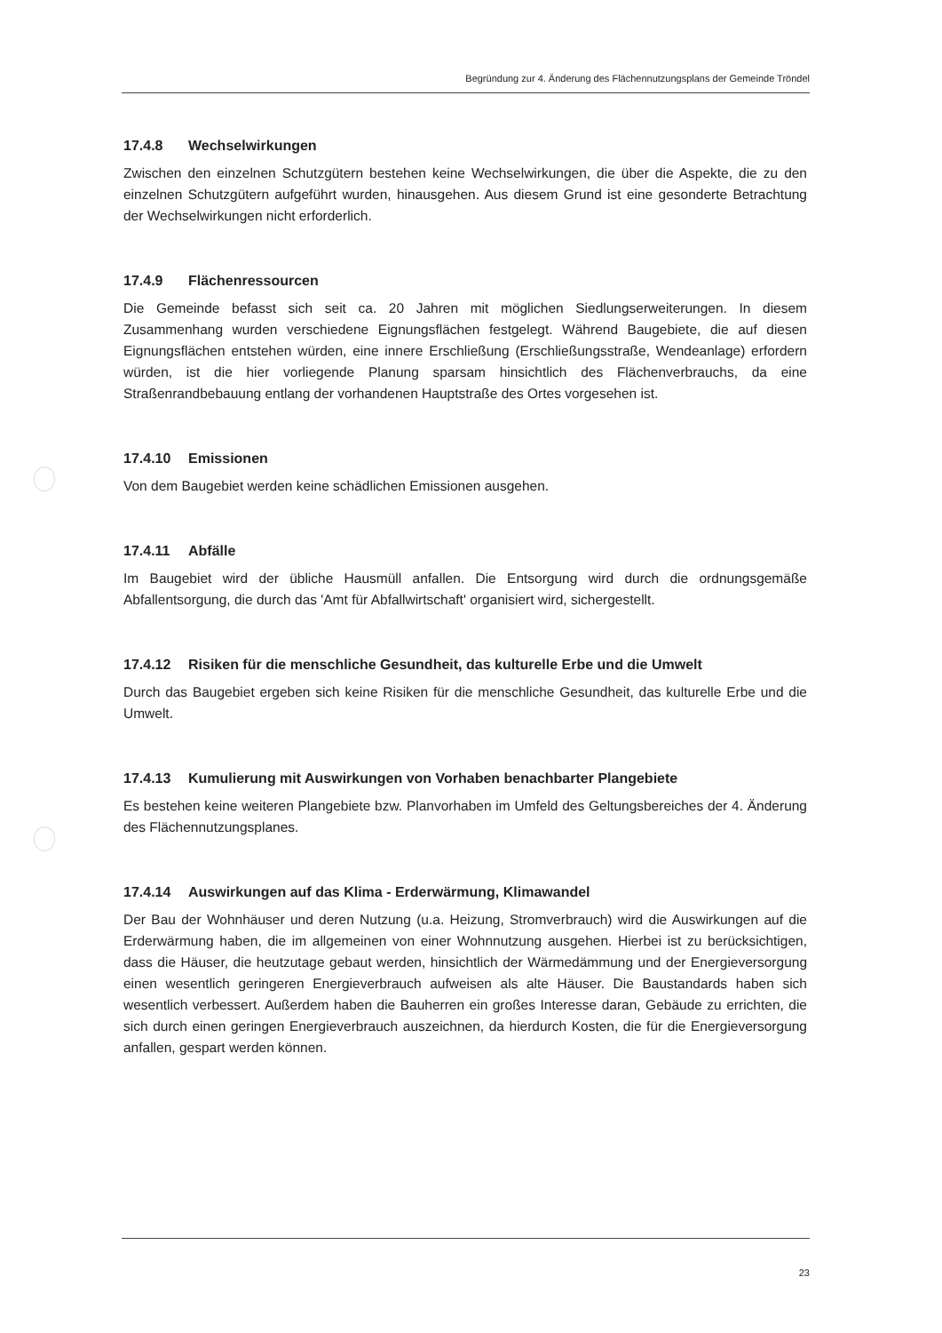Begründung zur 4. Änderung des Flächennutzungsplans der Gemeinde Tröndel
17.4.8 Wechselwirkungen
Zwischen den einzelnen Schutzgütern bestehen keine Wechselwirkungen, die über die Aspekte, die zu den einzelnen Schutzgütern aufgeführt wurden, hinausgehen. Aus diesem Grund ist eine gesonderte Betrachtung der Wechselwirkungen nicht erforderlich.
17.4.9 Flächenressourcen
Die Gemeinde befasst sich seit ca. 20 Jahren mit möglichen Siedlungserweiterungen. In diesem Zusammenhang wurden verschiedene Eignungsflächen festgelegt. Während Baugebiete, die auf diesen Eignungsflächen entstehen würden, eine innere Erschließung (Erschließungsstraße, Wendeanlage) erfordern würden, ist die hier vorliegende Planung sparsam hinsichtlich des Flächenverbrauchs, da eine Straßenrandbebauung entlang der vorhandenen Hauptstraße des Ortes vorgesehen ist.
17.4.10 Emissionen
Von dem Baugebiet werden keine schädlichen Emissionen ausgehen.
17.4.11 Abfälle
Im Baugebiet wird der übliche Hausmüll anfallen. Die Entsorgung wird durch die ordnungsgemäße Abfallentsorgung, die durch das 'Amt für Abfallwirtschaft' organisiert wird, sichergestellt.
17.4.12 Risiken für die menschliche Gesundheit, das kulturelle Erbe und die Umwelt
Durch das Baugebiet ergeben sich keine Risiken für die menschliche Gesundheit, das kulturelle Erbe und die Umwelt.
17.4.13 Kumulierung mit Auswirkungen von Vorhaben benachbarter Plangebiete
Es bestehen keine weiteren Plangebiete bzw. Planvorhaben im Umfeld des Geltungsbereiches der 4. Änderung des Flächennutzungsplanes.
17.4.14 Auswirkungen auf das Klima - Erderwärmung, Klimawandel
Der Bau der Wohnhäuser und deren Nutzung (u.a. Heizung, Stromverbrauch) wird die Auswirkungen auf die Erderwärmung haben, die im allgemeinen von einer Wohnnutzung ausgehen. Hierbei ist zu berücksichtigen, dass die Häuser, die heutzutage gebaut werden, hinsichtlich der Wärmedämmung und der Energieversorgung einen wesentlich geringeren Energieverbrauch aufweisen als alte Häuser. Die Baustandards haben sich wesentlich verbessert. Außerdem haben die Bauherren ein großes Interesse daran, Gebäude zu errichten, die sich durch einen geringen Energieverbrauch auszeichnen, da hierdurch Kosten, die für die Energieversorgung anfallen, gespart werden können.
23